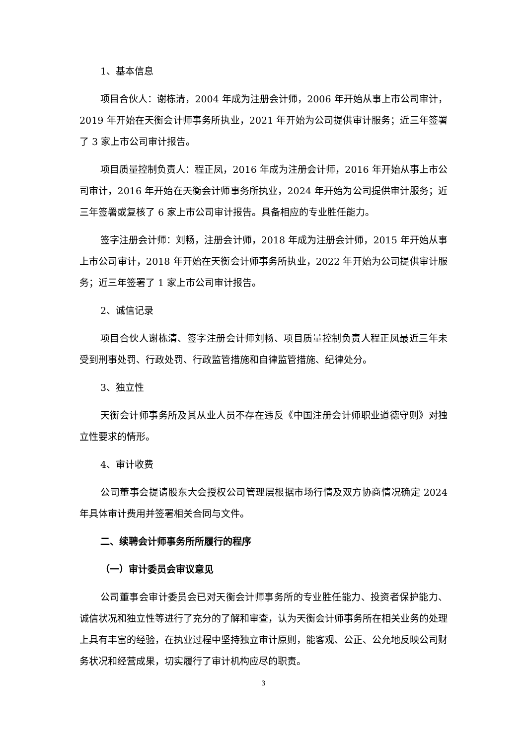1、基本信息
项目合伙人：谢栋清，2004 年成为注册会计师，2006 年开始从事上市公司审计，2019 年开始在天衡会计师事务所执业，2021 年开始为公司提供审计服务；近三年签署了 3 家上市公司审计报告。
项目质量控制负责人：程正凤，2016 年成为注册会计师，2016 年开始从事上市公司审计，2016 年开始在天衡会计师事务所执业，2024 年开始为公司提供审计服务；近三年签署或复核了 6 家上市公司审计报告。具备相应的专业胜任能力。
签字注册会计师：刘畅，注册会计师，2018 年成为注册会计师，2015 年开始从事上市公司审计，2018 年开始在天衡会计师事务所执业，2022 年开始为公司提供审计服务；近三年签署了 1 家上市公司审计报告。
2、诚信记录
项目合伙人谢栋清、签字注册会计师刘畅、项目质量控制负责人程正凤最近三年未受到刑事处罚、行政处罚、行政监管措施和自律监管措施、纪律处分。
3、独立性
天衡会计师事务所及其从业人员不存在违反《中国注册会计师职业道德守则》对独立性要求的情形。
4、审计收费
公司董事会提请股东大会授权公司管理层根据市场行情及双方协商情况确定 2024 年具体审计费用并签署相关合同与文件。
二、续聘会计师事务所所履行的程序
（一）审计委员会审议意见
公司董事会审计委员会已对天衡会计师事务所的专业胜任能力、投资者保护能力、诚信状况和独立性等进行了充分的了解和审查，认为天衡会计师事务所在相关业务的处理上具有丰富的经验，在执业过程中坚持独立审计原则，能客观、公正、公允地反映公司财务状况和经营成果，切实履行了审计机构应尽的职责。
3